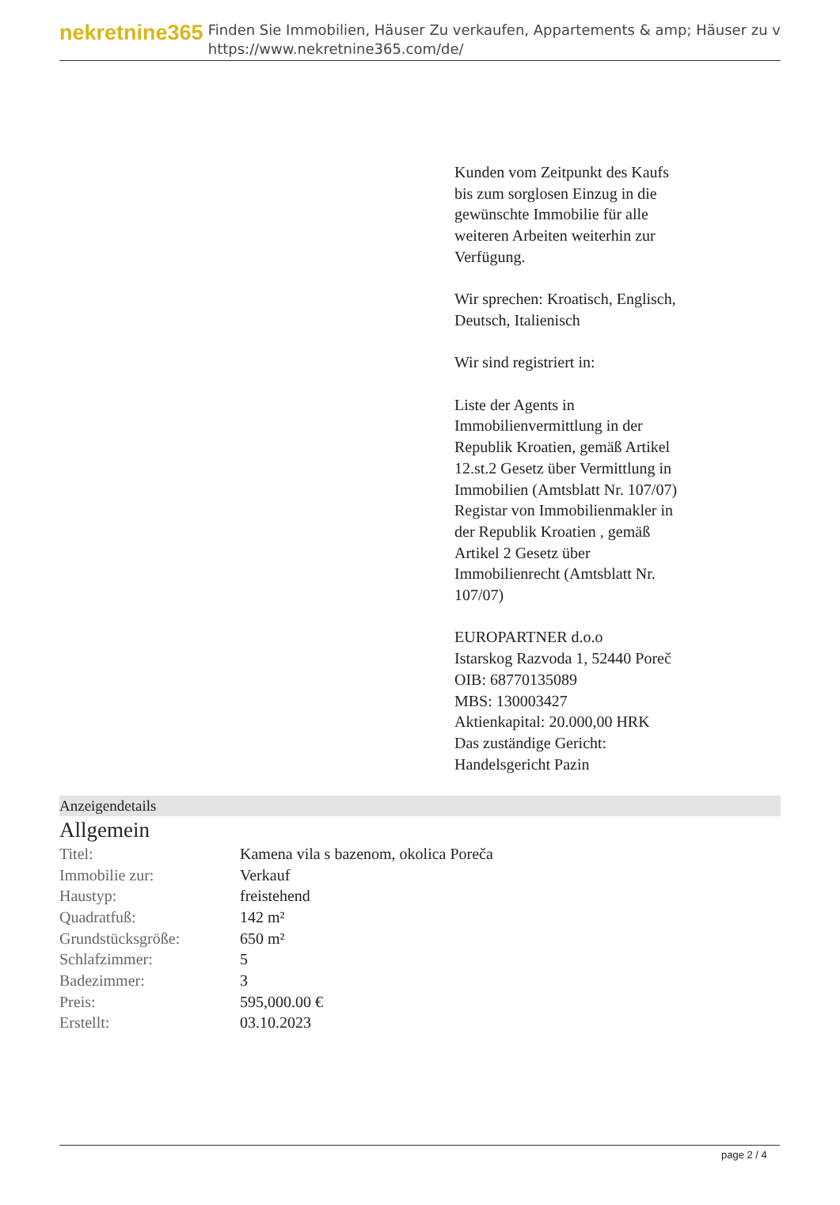nekretnine365
Finden Sie Immobilien, Häuser Zu verkaufen, Appartements & amp; Häuser zu v
https://www.nekretnine365.com/de/
Kunden vom Zeitpunkt des Kaufs bis zum sorglosen Einzug in die gewünschte Immobilie für alle weiteren Arbeiten weiterhin zur Verfügung.
Wir sprechen: Kroatisch, Englisch, Deutsch, Italienisch
Wir sind registriert in:
Liste der Agents in Immobilienvermittlung in der Republik Kroatien, gemäß Artikel 12.st.2 Gesetz über Vermittlung in Immobilien (Amtsblatt Nr. 107/07)
Registar von Immobilienmakler in der Republik Kroatien , gemäß Artikel 2 Gesetz über Immobilienrecht (Amtsblatt Nr. 107/07)
EUROPARTNER d.o.o
Istarskog Razvoda 1, 52440 Poreč
OIB: 68770135089
MBS: 130003427
Aktienkapital: 20.000,00 HRK
Das zuständige Gericht: Handelsgericht Pazin
Anzeigendetails
Allgemein
| Titel: | Kamena vila s bazenom, okolica Poreča |
| Immobilie zur: | Verkauf |
| Haustyp: | freistehend |
| Quadratfuß: | 142 m² |
| Grundstücksgröße: | 650 m² |
| Schlafzimmer: | 5 |
| Badezimmer: | 3 |
| Preis: | 595,000.00 € |
| Erstellt: | 03.10.2023 |
page 2 / 4